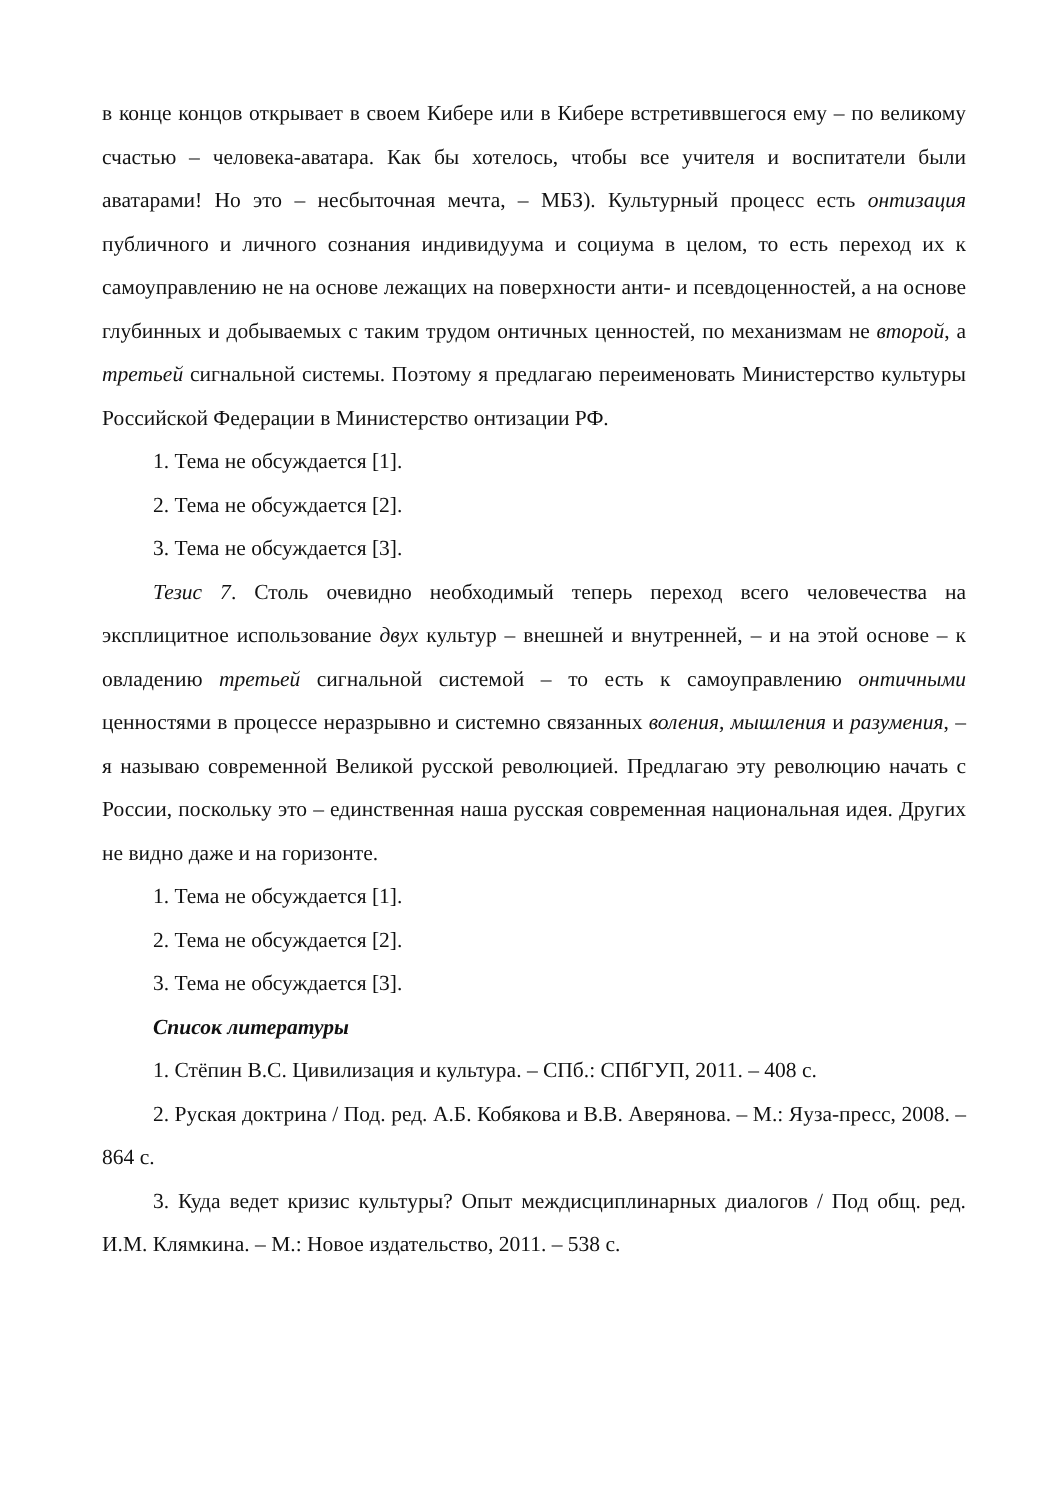в конце концов открывает в своем Кибере или в Кибере встретиввшегося ему – по великому счастью – человека-аватара. Как бы хотелось, чтобы все учителя и воспитатели были аватарами! Но это – несбыточная мечта, – МБЗ). Культурный процесс есть онтизация публичного и личного сознания индивидуума и социума в целом, то есть переход их к самоуправлению не на основе лежащих на поверх­ности анти- и псевдоценностей, а на основе глубинных и добываемых с таким трудом онтичных ценностей, по механизмам не второй, а третьей сигнальной системы. Поэтому я предлагаю переименовать Министерство культуры Россий­ской Федерации в Министерство онтизации РФ.
1. Тема не обсуждается [1].
2. Тема не обсуждается [2].
3. Тема не обсуждается [3].
Тезис 7. Столь очевидно необходимый теперь переход всего человечества на эксплицитное использование двух культур – внешней и внутренней, – и на этой основе – к овладению третьей сигнальной системой – то есть к самоуправ­лению онтичными ценностями в процессе неразрывно и системно связанных во­ления, мышления и разумения, – я называю современной Великой русской рево­люцией. Предлагаю эту революцию начать с России, поскольку это – единствен­ная наша русская современная национальная идея. Других не видно даже и на горизонте.
1. Тема не обсуждается [1].
2. Тема не обсуждается [2].
3. Тема не обсуждается [3].
Список литературы
1. Стёпин В.С. Цивилизация и культура. – СПб.: СПбГУП, 2011. – 408 с.
2. Руская доктрина / Под. ред. А.Б. Кобякова и В.В. Аверянова. – М.: Яуза-пресс, 2008. – 864 с.
3. Куда ведет кризис культуры? Опыт междисциплинарных диалогов / Под общ. ред. И.М. Клямкина. – М.: Новое издательство, 2011. – 538 с.